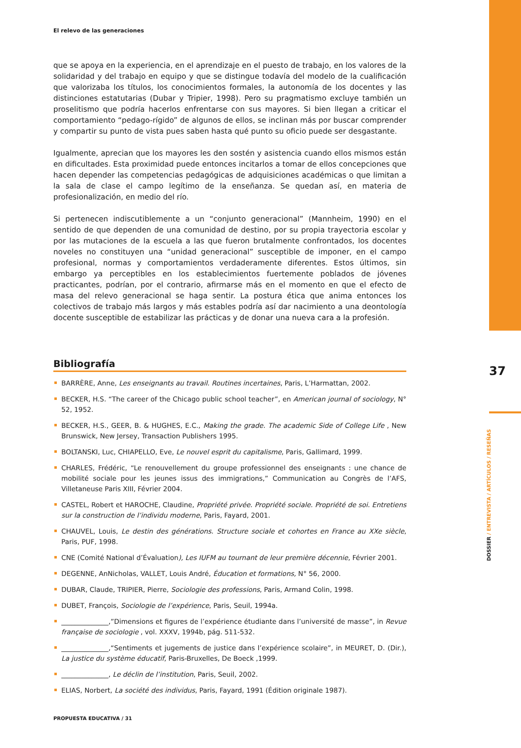El relevo de las generaciones
que se apoya en la experiencia, en el aprendizaje en el puesto de trabajo, en los valores de la solidaridad y del trabajo en equipo y que se distingue todavía del modelo de la cualificación que valorizaba los títulos, los conocimientos formales, la autonomía de los docentes y las distinciones estatutarias (Dubar y Tripier, 1998). Pero su pragmatismo excluye también un proselitismo que podría hacerlos enfrentarse con sus mayores. Si bien llegan a criticar el comportamiento “pedago-rígido” de algunos de ellos, se inclinan más por buscar comprender y compartir su punto de vista pues saben hasta qué punto su oficio puede ser desgastante.
Igualmente, aprecian que los mayores les den sostén y asistencia cuando ellos mismos están en dificultades. Esta proximidad puede entonces incitarlos a tomar de ellos concepciones que hacen depender las competencias pedagógicas de adquisiciones académicas o que limitan a la sala de clase el campo legítimo de la enseñanza. Se quedan así, en materia de profesionalización, en medio del río.
Si pertenecen indiscutiblemente a un “conjunto generacional” (Mannheim, 1990) en el sentido de que dependen de una comunidad de destino, por su propia trayectoria escolar y por las mutaciones de la escuela a las que fueron brutalmente confrontados, los docentes noveles no constituyen una “unidad generacional” susceptible de imponer, en el campo profesional, normas y comportamientos verdaderamente diferentes. Estos últimos, sin embargo ya perceptibles en los establecimientos fuertemente poblados de jóvenes practicantes, podrían, por el contrario, afirmarse más en el momento en que el efecto de masa del relevo generacional se haga sentir. La postura ética que anima entonces los colectivos de trabajo más largos y más estables podría así dar nacimiento a una deontología docente susceptible de estabilizar las prácticas y de donar una nueva cara a la profesión.
Bibliografía
BARRÈRE, Anne, Les enseignants au travail. Routines incertaines, Paris, L’Harmattan, 2002.
BECKER, H.S. “The career of the Chicago public school teacher”, en American journal of sociology, N° 52, 1952.
BECKER, H.S., GEER, B. & HUGHES, E.C., Making the grade. The academic Side of College Life , New Brunswick, New Jersey, Transaction Publishers 1995.
BOLTANSKI, Luc, CHIAPELLO, Eve, Le nouvel esprit du capitalisme, Paris, Gallimard, 1999.
CHARLES, Frédéric, “Le renouvellement du groupe professionnel des enseignants : une chance de mobilité sociale pour les jeunes issus des immigrations,” Communication au Congrès de l’AFS, Villetaneuse Paris XIII, Février 2004.
CASTEL, Robert et HAROCHE, Claudine, Propriété privée. Propriété sociale. Propriété de soi. Entretiens sur la construction de l’individu moderne, Paris, Fayard, 2001.
CHAUVEL, Louis, Le destin des générations. Structure sociale et cohortes en France au XXe siècle, Paris, PUF, 1998.
CNE (Comité National d’Évaluation), Les IUFM au tournant de leur première décennie, Février 2001.
DEGENNE, AnNicholas, VALLET, Louis André, Éducation et formations, N° 56, 2000.
DUBAR, Claude, TRIPIER, Pierre, Sociologie des professions, Paris, Armand Colin, 1998.
DUBET, François, Sociologie de l’expérience, Paris, Seuil, 1994a.
______________,”Dimensions et figures de l’expérience étudiante dans l’université de masse”, in Revue française de sociologie , vol. XXXV, 1994b, pág. 511-532.
______________,“Sentiments et jugements de justice dans l’expérience scolaire”, in MEURET, D. (Dir.), La justice du système éducatif, Paris-Bruxelles, De Boeck ,1999.
______________, Le déclin de l’institution, Paris, Seuil, 2002.
ELIAS, Norbert, La société des individus, Paris, Fayard, 1991 (Édition originale 1987).
PROPUESTA EDUCATIVA / 31
37
DOSSIER / ENTREVISTA / ARTÍCULOS / RESEÑAS